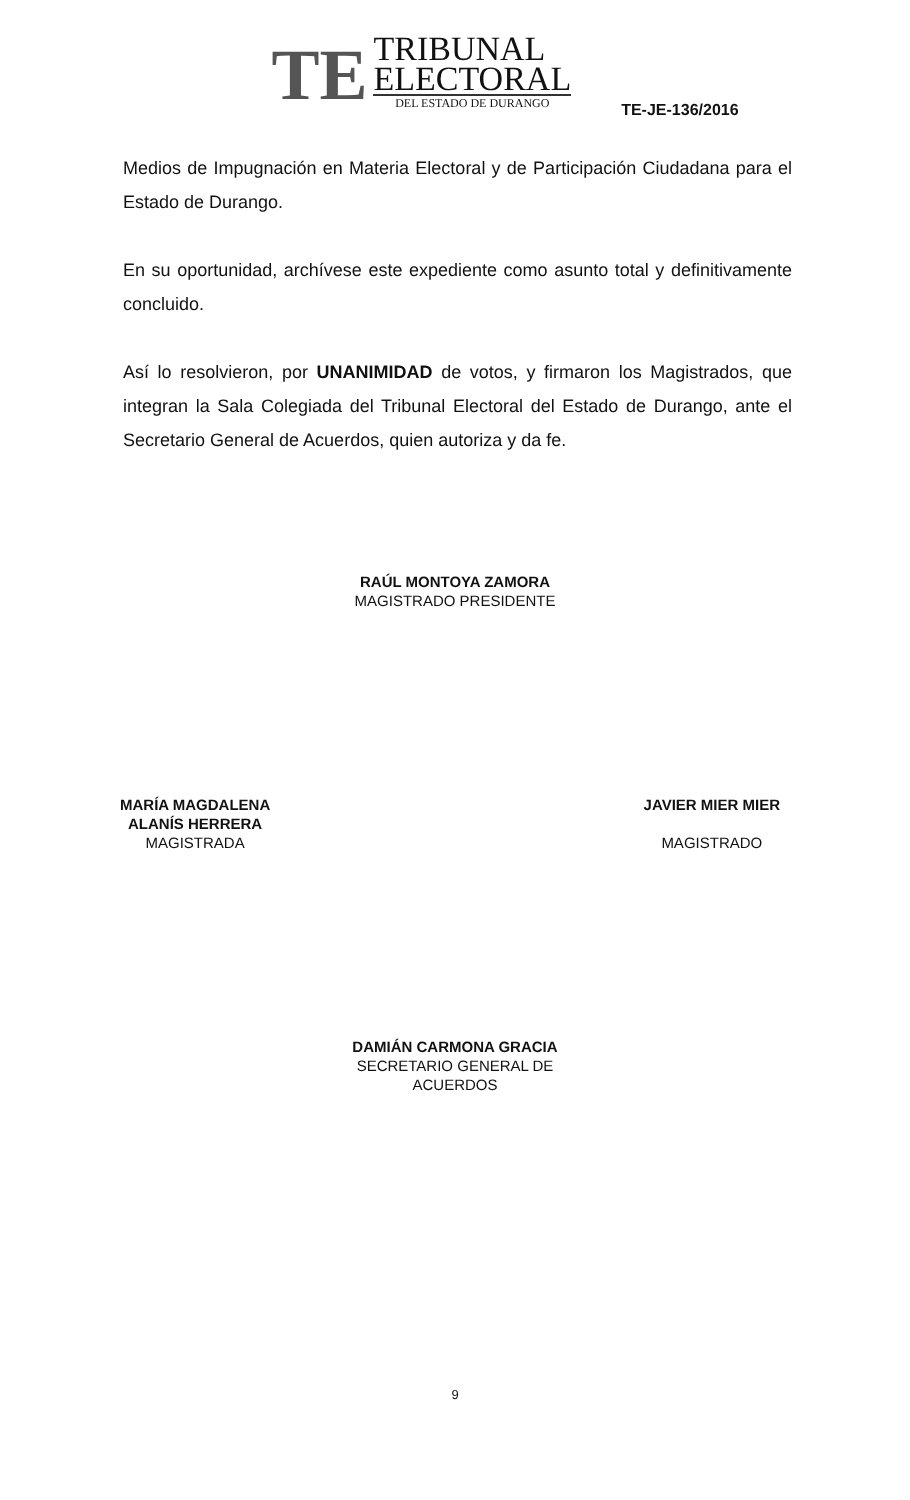TE
TRIBUNAL
ELECTORAL
DEL ESTADO DE DURANGO
TE-JE-136/2016
Medios de Impugnación en Materia Electoral y de Participación Ciudadana para el Estado de Durango.
En su oportunidad, archívese este expediente como asunto total y definitivamente concluido.
Así lo resolvieron, por UNANIMIDAD de votos, y firmaron los Magistrados, que integran la Sala Colegiada del Tribunal Electoral del Estado de Durango, ante el Secretario General de Acuerdos, quien autoriza y da fe.
RAÚL MONTOYA ZAMORA
MAGISTRADO PRESIDENTE
MARÍA MAGDALENA
ALANÍS HERRERA
MAGISTRADA
JAVIER MIER MIER
MAGISTRADO
DAMIÁN CARMONA GRACIA
SECRETARIO GENERAL DE
ACUERDOS
9